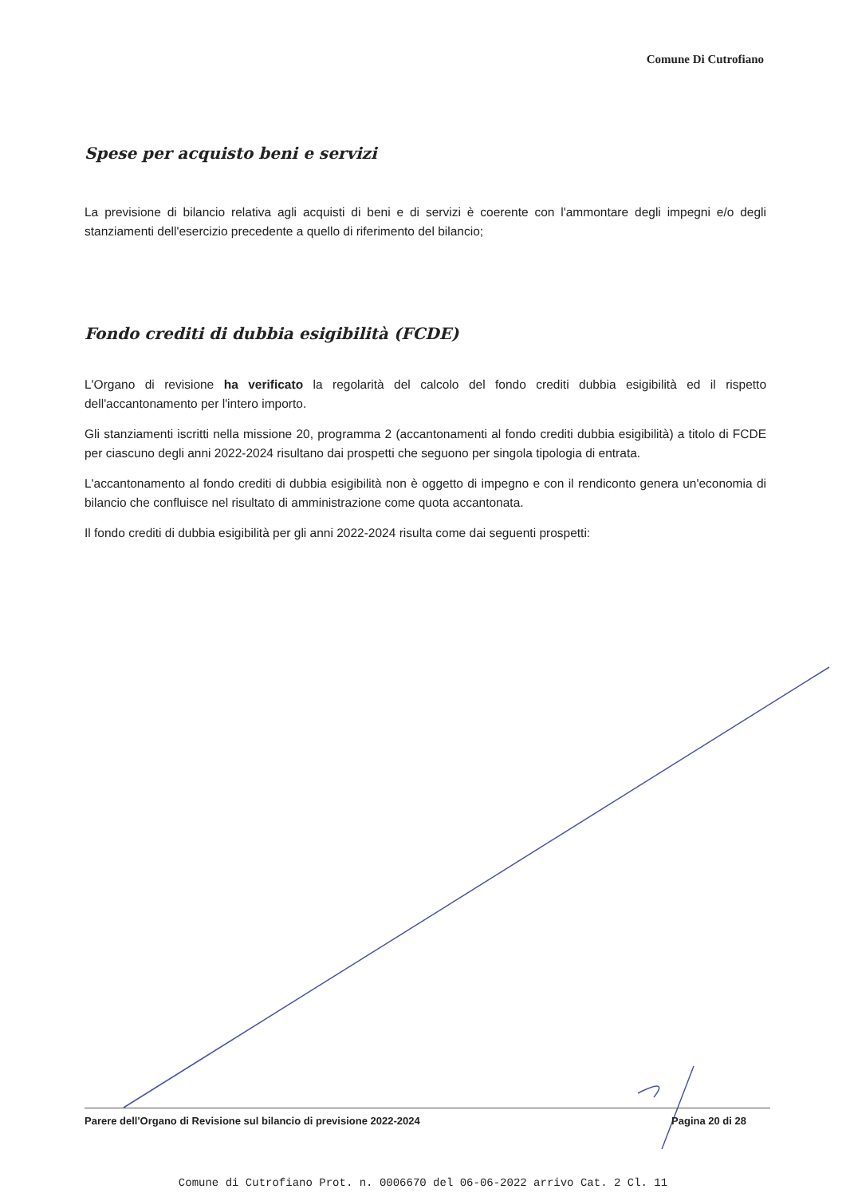Comune Di Cutrofiano
Spese per acquisto beni e servizi
La previsione di bilancio relativa agli acquisti di beni e di servizi è coerente con l'ammontare degli impegni e/o degli stanziamenti dell'esercizio precedente a quello di riferimento del bilancio;
Fondo crediti di dubbia esigibilità (FCDE)
L'Organo di revisione ha verificato la regolarità del calcolo del fondo crediti dubbia esigibilità ed il rispetto dell'accantonamento per l'intero importo.
Gli stanziamenti iscritti nella missione 20, programma 2 (accantonamenti al fondo crediti dubbia esigibilità) a titolo di FCDE per ciascuno degli anni 2022-2024 risultano dai prospetti che seguono per singola tipologia di entrata.
L'accantonamento al fondo crediti di dubbia esigibilità non è oggetto di impegno e con il rendiconto genera un'economia di bilancio che confluisce nel risultato di amministrazione come quota accantonata.
Il fondo crediti di dubbia esigibilità per gli anni 2022-2024 risulta come dai seguenti prospetti:
Parere dell'Organo di Revisione sul bilancio di previsione 2022-2024 Pagina 20 di 28
Comune di Cutrofiano Prot. n. 0006670 del 06-06-2022 arrivo Cat. 2 Cl. 11